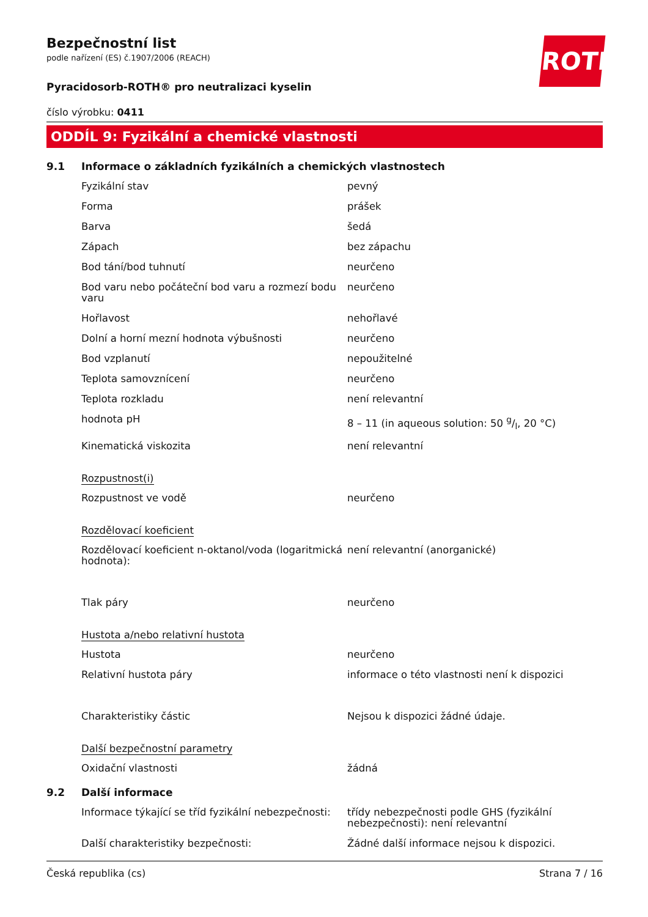ROTH
Bezpečnostní list
podle nařízení (ES) č.1907/2006 (REACH)
Pyracidosorb-ROTH® pro neutralizaci kyselin
číslo výrobku: 0411
ODDÍL 9: Fyzikální a chemické vlastnosti
9.1 Informace o základních fyzikálních a chemických vlastnostech
Fyzikální stav pevný
Forma prášek
Barva šedá
Zápach bez zápachu
Bod tání/bod tuhnutí neurčeno
Bod varu nebo počáteční bod varu a rozmezí bodu varu
neurčeno
Hořlavost nehořlavé
Dolní a horní mezní hodnota výbušnosti neurčeno
Bod vzplanutí nepoužitelné
Teplota samovznícení neurčeno
Teplota rozkladu není relevantní
hodnota pH 8 – 11 (in aqueous solution: 50 g/l, 20 °C)
Kinematická viskozita není relevantní
Rozpustnost(i)
Rozpustnost ve vodě neurčeno
Rozdělovací koeficient
Rozdělovací koeficient n-oktanol/voda (logaritmická hodnota):
není relevantní (anorganické)
Tlak páry neurčeno
Hustota a/nebo relativní hustota
Hustota neurčeno
Relativní hustota páry informace o této vlastnosti není k dispozici
Charakteristiky částic Nejsou k dispozici žádné údaje.
Další bezpečnostní parametry
Oxidační vlastnosti žádná
9.2 Další informace
Informace týkající se tříd fyzikální nebezpečnosti:
třídy nebezpečnosti podle GHS (fyzikální nebezpečnosti): není relevantní
Další charakteristiky bezpečnosti: Žádné další informace nejsou k dispozici.
Česká republika (cs) Strana 7 / 16